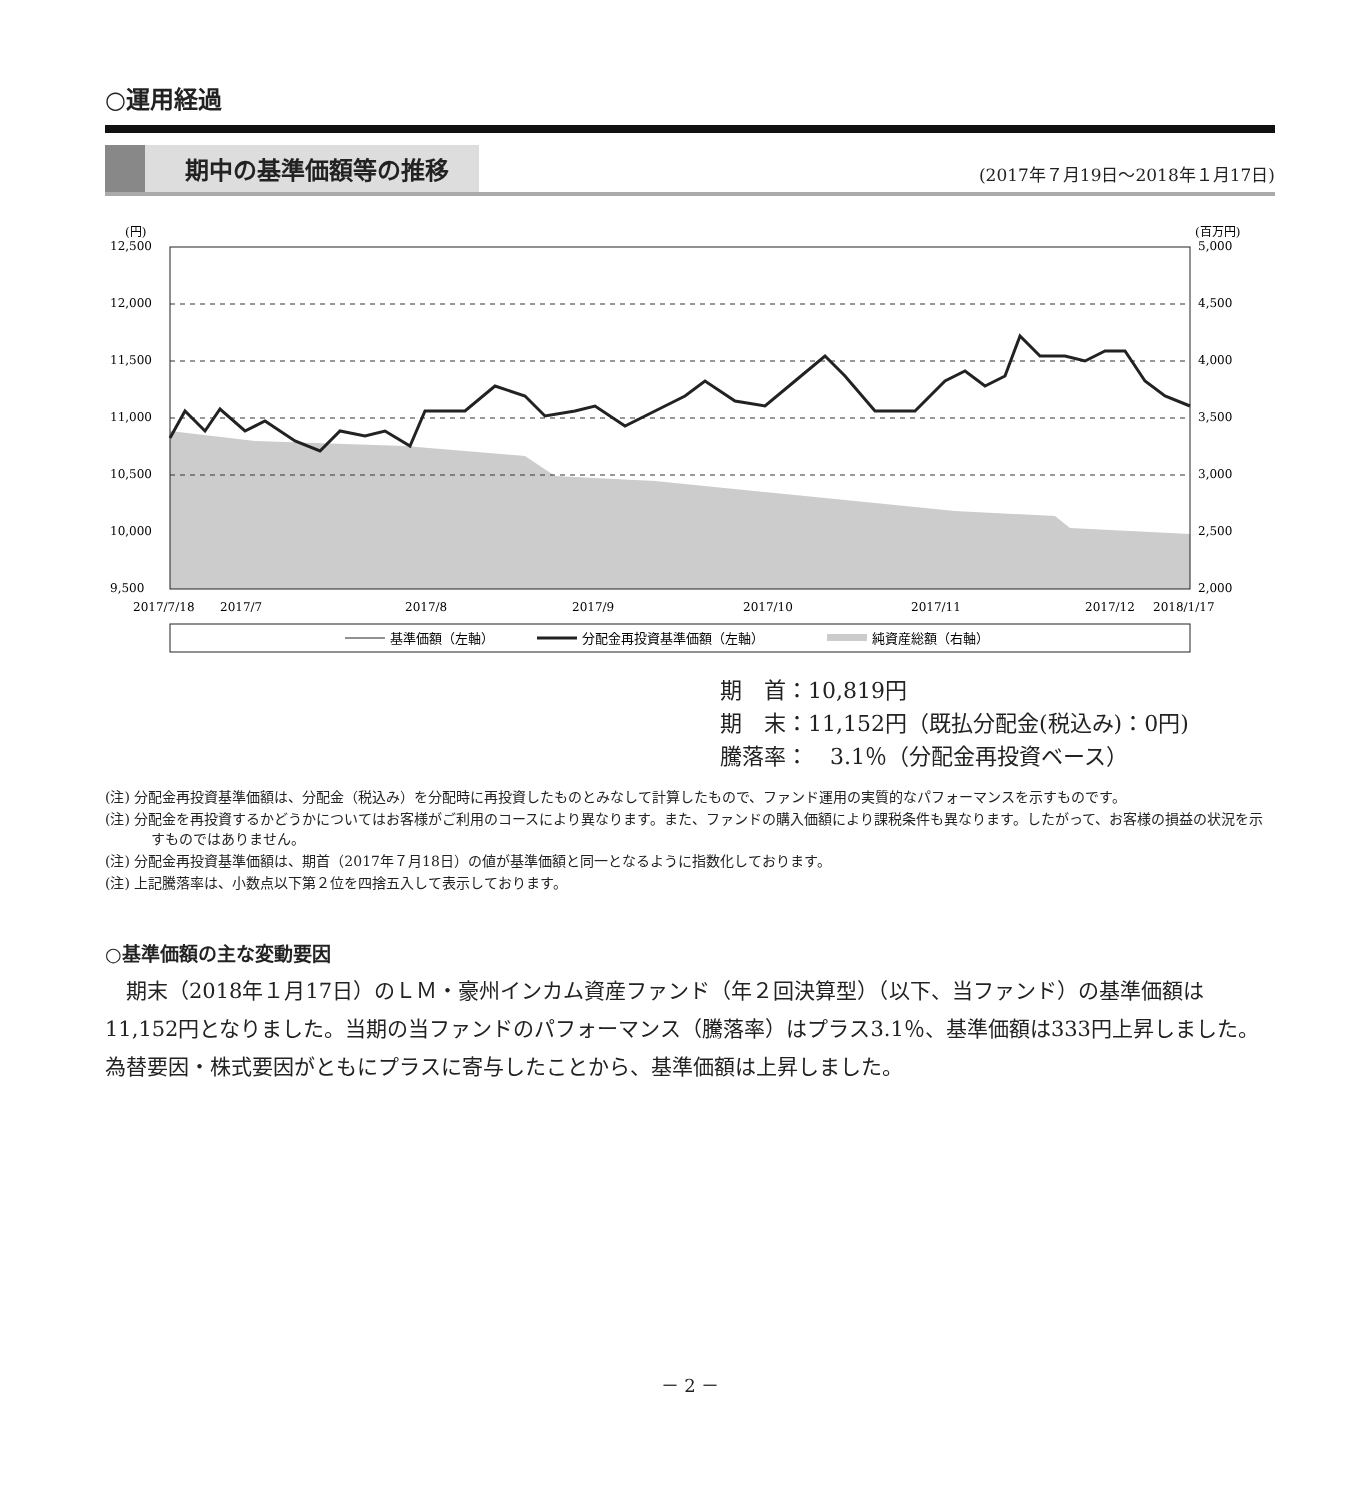○運用経過
期中の基準価額等の推移 (2017年７月19日～2018年１月17日)
(円)
(百万円)
12,500
12,000
11,500
11,000
10,500
10,000
9,500
5,000
4,500
4,000
3,500
3,000
2,500
2,000
2017/7/18
2017/7
2017/8
2017/9
2017/10
2017/11
2017/12
2018/1/17
基準価額（左軸）
分配金再投資基準価額（左軸）
純資産総額（右軸）
期　首：10,819円
期　末：11,152円（既払分配金(税込み)：0円)
騰落率：　3.1％（分配金再投資ベース）
(注) 分配金再投資基準価額は、分配金（税込み）を分配時に再投資したものとみなして計算したもので、ファンド運用の実質的なパフォーマンスを示すものです。
(注) 分配金を再投資するかどうかについてはお客様がご利用のコースにより異なります。また、ファンドの購入価額により課税条件も異なります。したがって、お客様の損益の状況を示すものではありません。
(注) 分配金再投資基準価額は、期首（2017年７月18日）の値が基準価額と同一となるように指数化しております。
(注) 上記騰落率は、小数点以下第２位を四捨五入して表示しております。
○基準価額の主な変動要因
期末（2018年１月17日）のＬＭ・豪州インカム資産ファンド（年２回決算型）（以下、当ファンド）の基準価額は11,152円となりました。当期の当ファンドのパフォーマンス（騰落率）はプラス3.1％、基準価額は333円上昇しました。為替要因・株式要因がともにプラスに寄与したことから、基準価額は上昇しました。
－ 2 －